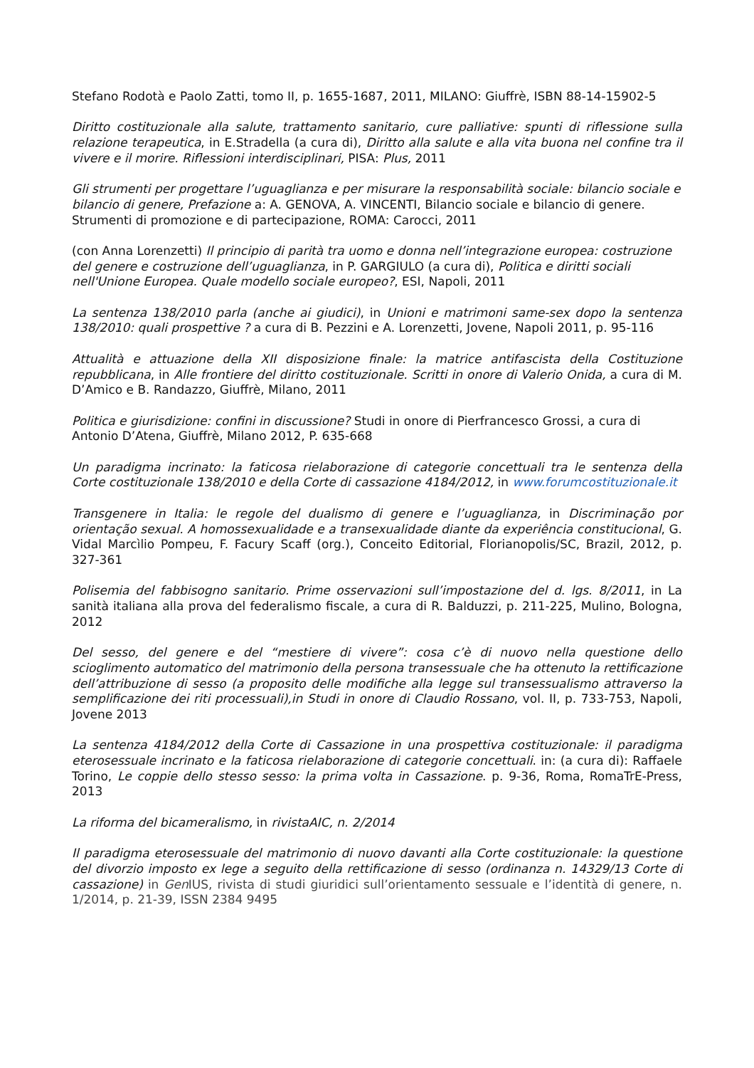Stefano Rodotà e Paolo Zatti, tomo II, p. 1655-1687, 2011, MILANO: Giuffrè, ISBN 88-14-15902-5
Diritto costituzionale alla salute, trattamento sanitario, cure palliative: spunti di riflessione sulla relazione terapeutica, in E.Stradella (a cura di), Diritto alla salute e alla vita buona nel confine tra il vivere e il morire. Riflessioni interdisciplinari, PISA: Plus, 2011
Gli strumenti per progettare l’uguaglianza e per misurare la responsabilità sociale: bilancio sociale e bilancio di genere, Prefazione a: A. GENOVA, A. VINCENTI, Bilancio sociale e bilancio di genere. Strumenti di promozione e di partecipazione, ROMA: Carocci, 2011
(con Anna Lorenzetti) Il principio di parità tra uomo e donna nell’integrazione europea: costruzione del genere e costruzione dell’uguaglianza, in P. GARGIULO (a cura di), Politica e diritti sociali nell'Unione Europea. Quale modello sociale europeo?, ESI, Napoli, 2011
La sentenza 138/2010 parla (anche ai giudici), in Unioni e matrimoni same-sex dopo la sentenza 138/2010: quali prospettive ? a cura di B. Pezzini e A. Lorenzetti, Jovene, Napoli 2011, p. 95-116
Attualità e attuazione della XII disposizione finale: la matrice antifascista della Costituzione repubblicana, in Alle frontiere del diritto costituzionale. Scritti in onore di Valerio Onida, a cura di M. D’Amico e B. Randazzo, Giuffrè, Milano, 2011
Politica e giurisdizione: confini in discussione? Studi in onore di Pierfrancesco Grossi, a cura di Antonio D’Atena, Giuffrè, Milano 2012, P. 635-668
Un paradigma incrinato: la faticosa rielaborazione di categorie concettuali tra le sentenza della Corte costituzionale 138/2010 e della Corte di cassazione 4184/2012, in www.forumcostituzionale.it
Transgenere in Italia: le regole del dualismo di genere e l’uguaglianza, in Discriminação por orientação sexual. A homossexualidade e a transexualidade diante da experiência constitucional, G. Vidal Marcìlio Pompeu, F. Facury Scaff (org.), Conceito Editorial, Florianopolis/SC, Brazil, 2012, p. 327-361
Polisemia del fabbisogno sanitario. Prime osservazioni sull’impostazione del d. lgs. 8/2011, in La sanità italiana alla prova del federalismo fiscale, a cura di R. Balduzzi, p. 211-225, Mulino, Bologna, 2012
Del sesso, del genere e del “mestiere di vivere”: cosa c’è di nuovo nella questione dello scioglimento automatico del matrimonio della persona transessuale che ha ottenuto la rettificazione dell’attribuzione di sesso (a proposito delle modifiche alla legge sul transessualismo attraverso la semplificazione dei riti processuali),in Studi in onore di Claudio Rossano, vol. II, p. 733-753, Napoli, Jovene 2013
La sentenza 4184/2012 della Corte di Cassazione in una prospettiva costituzionale: il paradigma eterosessuale incrinato e la faticosa rielaborazione di categorie concettuali. in: (a cura di): Raffaele Torino, Le coppie dello stesso sesso: la prima volta in Cassazione. p. 9-36, Roma, RomaTrE-Press, 2013
La riforma del bicameralismo, in rivistaAIC, n. 2/2014
Il paradigma eterosessuale del matrimonio di nuovo davanti alla Corte costituzionale: la questione del divorzio imposto ex lege a seguito della rettificazione di sesso (ordinanza n. 14329/13 Corte di cassazione) in Gen IUS, rivista di studi giuridici sull’orientamento sessuale e l’identità di genere, n. 1/2014, p. 21-39, ISSN 2384 9495